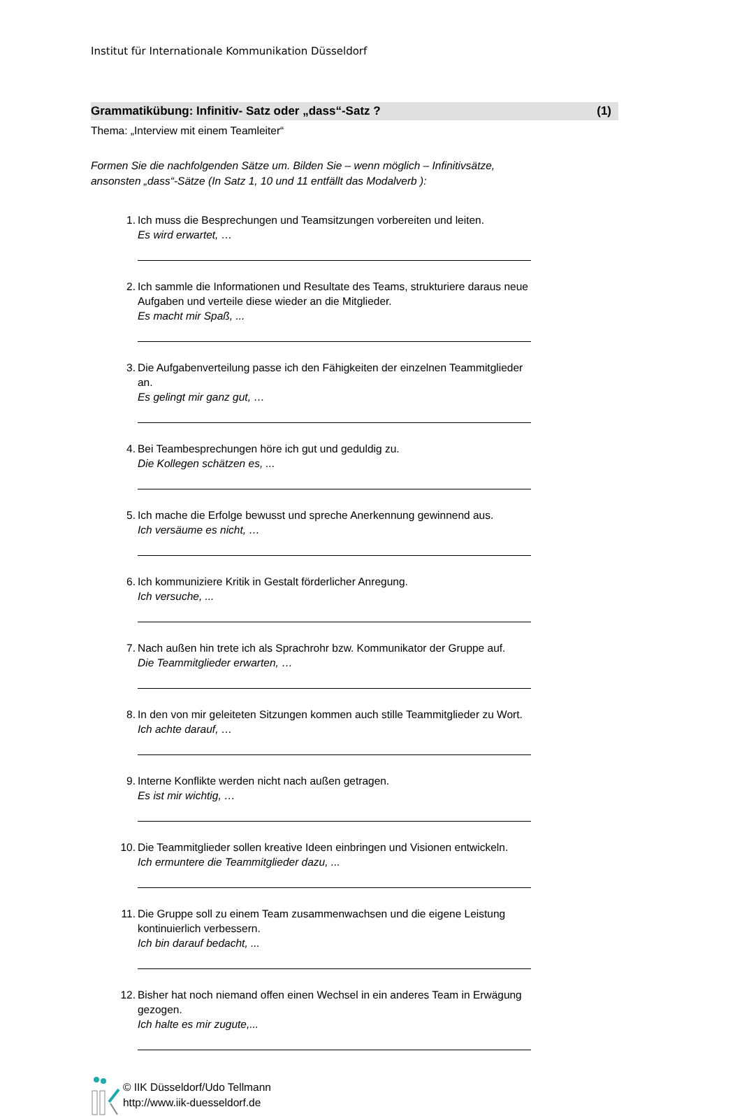Institut für Internationale Kommunikation Düsseldorf
Grammatikübung: Infinitiv- Satz oder „dass“-Satz ? (1)
Thema: „Interview mit einem Teamleiter“
Formen Sie die nachfolgenden Sätze um. Bilden Sie – wenn möglich – Infinitivsätze,
ansonsten „dass“-Sätze (In Satz 1, 10 und 11 entfällt das Modalverb ):
1. Ich muss die Besprechungen und Teamsitzungen vorbereiten und leiten.
Es wird erwartet, …
2. Ich sammle die Informationen und Resultate des Teams, strukturiere daraus neue Aufgaben und verteile diese wieder an die Mitglieder.
Es macht mir Spaß, ...
3. Die Aufgabenverteilung passe ich den Fähigkeiten der einzelnen Teammitglieder an.
Es gelingt mir ganz gut, …
4. Bei Teambesprechungen höre ich gut und geduldig zu.
Die Kollegen schätzen es, ...
5. Ich mache die Erfolge bewusst und spreche Anerkennung gewinnend aus.
Ich versäume es nicht, …
6. Ich kommuniziere Kritik in Gestalt förderlicher Anregung.
Ich versuche, ...
7. Nach außen hin trete ich als Sprachrohr bzw. Kommunikator der Gruppe auf.
Die Teammitglieder erwarten, …
8. In den von mir geleiteten Sitzungen kommen auch stille Teammitglieder zu Wort.
Ich achte darauf, …
9. Interne Konflikte werden nicht nach außen getragen.
Es ist mir wichtig, …
10. Die Teammitglieder sollen kreative Ideen einbringen und Visionen entwickeln.
Ich ermuntere die Teammitglieder dazu, ...
11. Die Gruppe soll zu einem Team zusammenwachsen und die eigene Leistung kontinuierlich verbessern.
Ich bin darauf bedacht, ...
12. Bisher hat noch niemand offen einen Wechsel in ein anderes Team in Erwägung gezogen.
Ich halte es mir zugute,...
© IIK Düsseldorf/Udo Tellmann
http://www.iik-duesseldorf.de